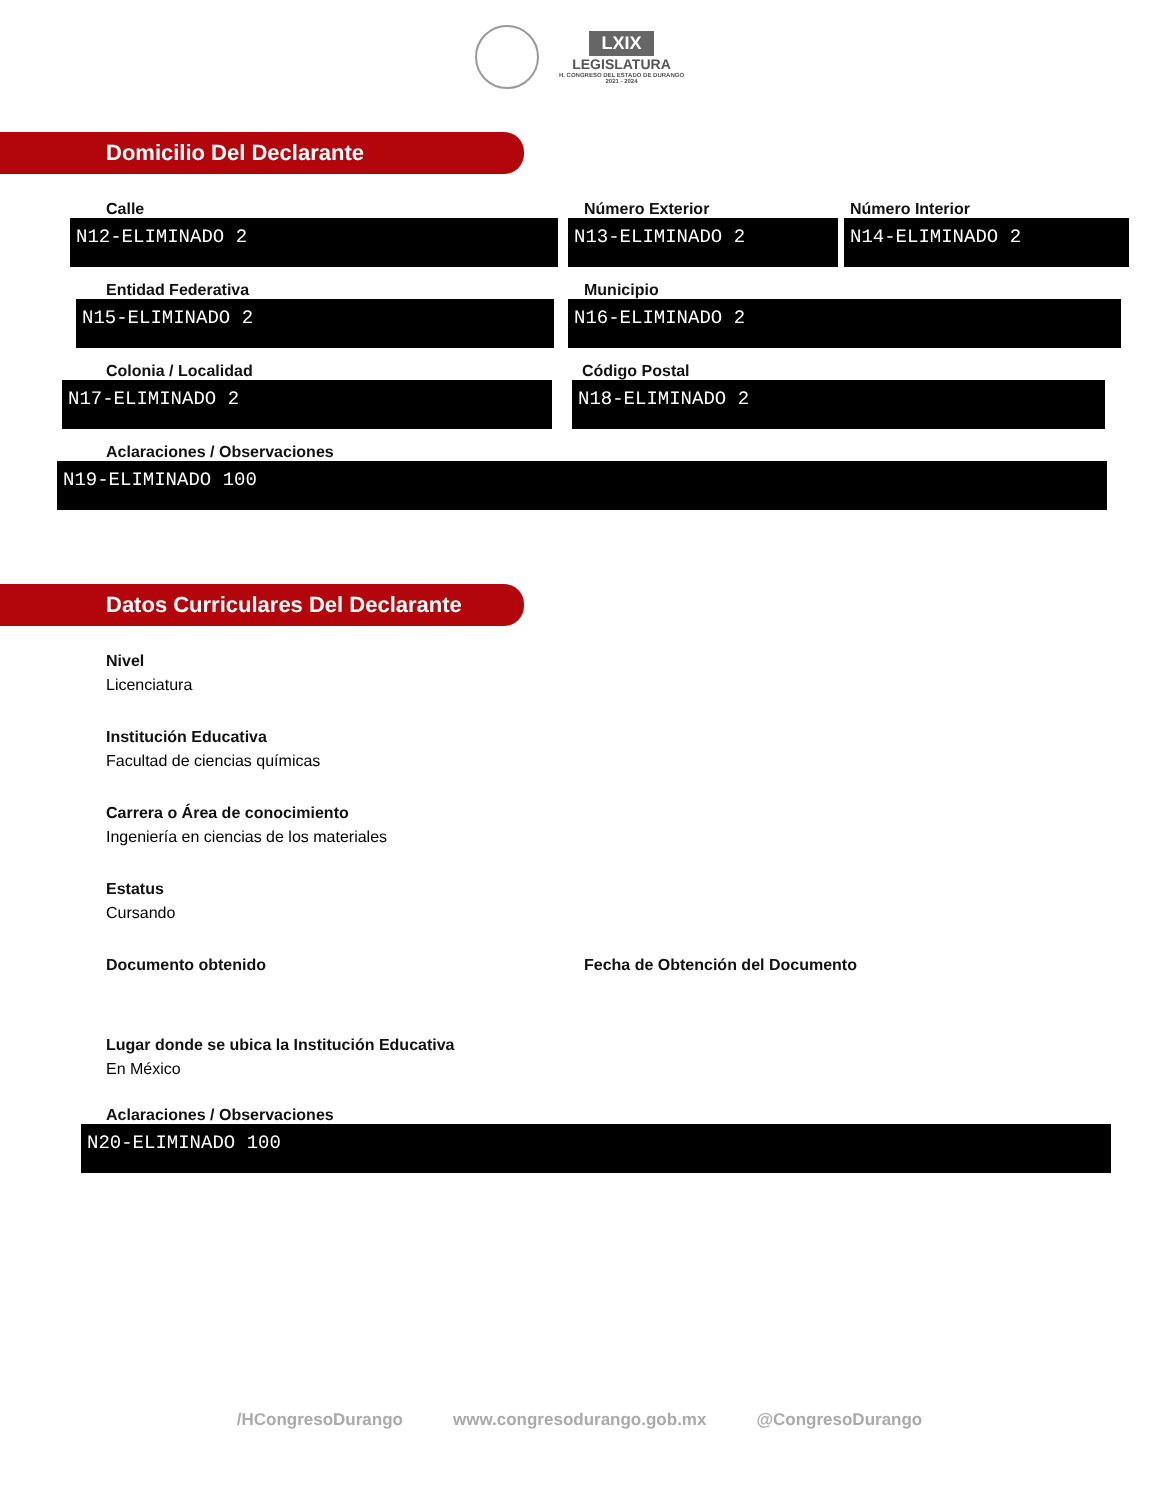LXIX
LEGISLATURA
H. CONGRESO DEL ESTADO DE DURANGO
2021 - 2024
Domicilio Del Declarante
Calle
N12-ELIMINADO 2
Número Exterior
N13-ELIMINADO 2
Número Interior
N14-ELIMINADO 2
Entidad Federativa
N15-ELIMINADO 2
Municipio
N16-ELIMINADO 2
Colonia / Localidad
N17-ELIMINADO 2
Código Postal
N18-ELIMINADO 2
Aclaraciones / Observaciones
N19-ELIMINADO 100
Datos Curriculares Del Declarante
Nivel
Licenciatura
Institución Educativa
Facultad de ciencias químicas
Carrera o Área de conocimiento
Ingeniería en ciencias de los materiales
Estatus
Cursando
Documento obtenido Fecha de Obtención del Documento
Lugar donde se ubica la Institución Educativa
En México
Aclaraciones / Observaciones
N20-ELIMINADO 100
/HCongresoDurango www.congresodurango.gob.mx @CongresoDurango